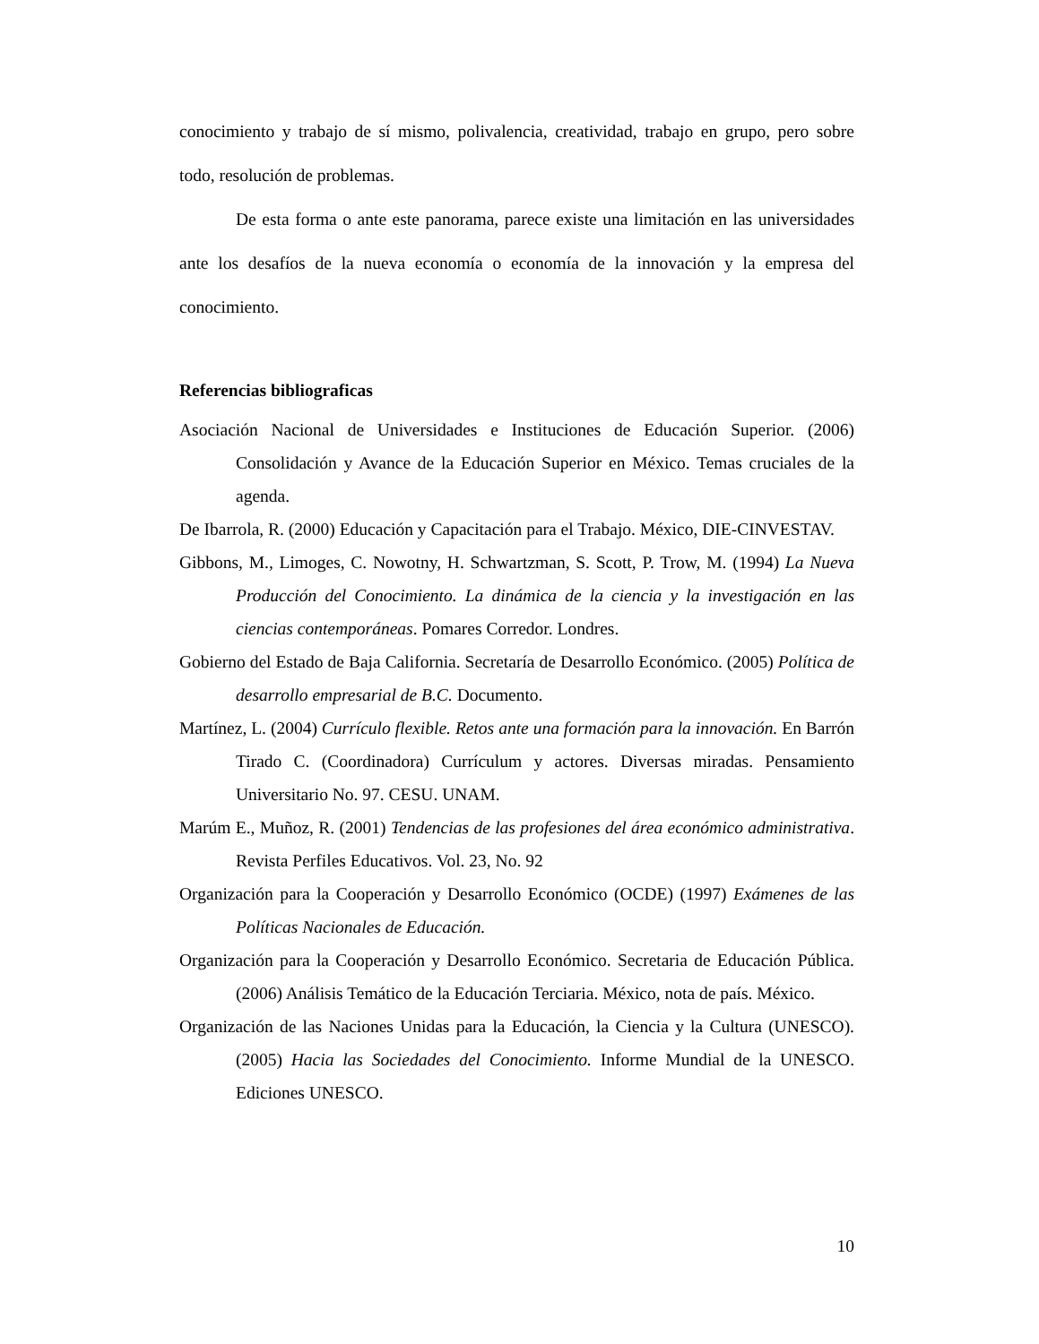conocimiento y trabajo de sí mismo, polivalencia, creatividad, trabajo en grupo, pero sobre todo, resolución de problemas.
De esta forma o ante este panorama, parece existe una limitación en las universidades ante los desafíos de la nueva economía o economía de la innovación y la empresa del conocimiento.
Referencias bibliograficas
Asociación Nacional de Universidades e Instituciones de Educación Superior. (2006) Consolidación y Avance de la Educación Superior en México. Temas cruciales de la agenda.
De Ibarrola, R. (2000) Educación y Capacitación para el Trabajo. México, DIE-CINVESTAV.
Gibbons, M., Limoges, C. Nowotny, H. Schwartzman, S. Scott, P. Trow, M. (1994) La Nueva Producción del Conocimiento. La dinámica de la ciencia y la investigación en las ciencias contemporáneas. Pomares Corredor. Londres.
Gobierno del Estado de Baja California. Secretaría de Desarrollo Económico. (2005) Política de desarrollo empresarial de B.C. Documento.
Martínez, L. (2004) Currículo flexible. Retos ante una formación para la innovación. En Barrón Tirado C. (Coordinadora) Currículum y actores. Diversas miradas. Pensamiento Universitario No. 97. CESU. UNAM.
Marúm E., Muñoz, R. (2001) Tendencias de las profesiones del área económico administrativa. Revista Perfiles Educativos. Vol. 23, No. 92
Organización para la Cooperación y Desarrollo Económico (OCDE) (1997) Exámenes de las Políticas Nacionales de Educación.
Organización para la Cooperación y Desarrollo Económico. Secretaria de Educación Pública. (2006) Análisis Temático de la Educación Terciaria. México, nota de país. México.
Organización de las Naciones Unidas para la Educación, la Ciencia y la Cultura (UNESCO). (2005) Hacia las Sociedades del Conocimiento. Informe Mundial de la UNESCO. Ediciones UNESCO.
10